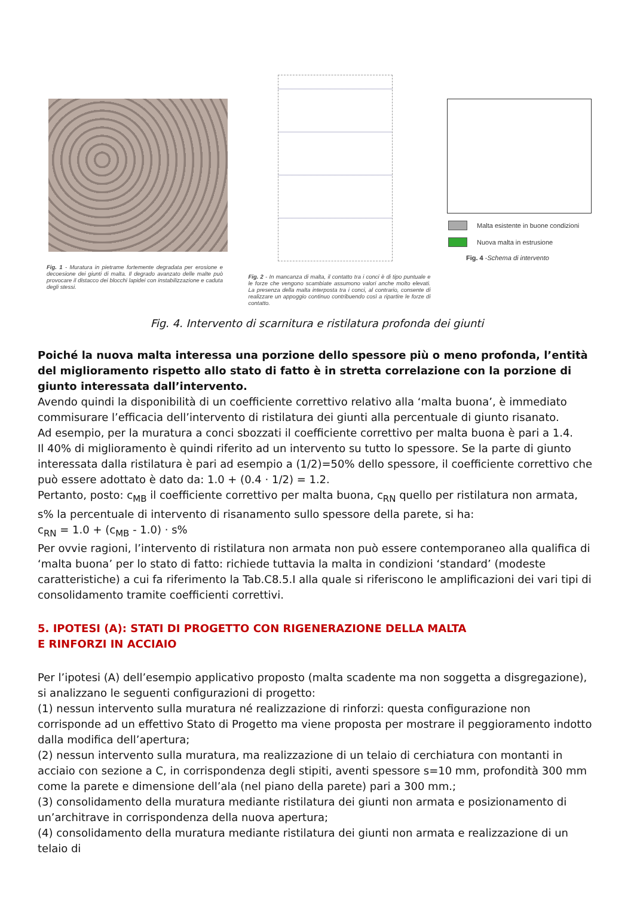Fig. 1 - Muratura in pietrame fortemente degradata per erosione e decoesione dei giunti di malta. Il degrado avanzato delle malte può provocare il distacco dei blocchi lapidei con instabilizzazione e caduta degli stessi.
Fig. 2 - In mancanza di malta, il contatto tra i conci è di tipo puntuale e le forze che vengono scambiate assumono valori anche molto elevati. La presenza della malta interposta tra i conci, al contrario, consente di realizzare un appoggio continuo contribuendo così a ripartire le forze di contatto.
Malta esistente in buone condizioni
Nuova malta in estrusione
Fig. 4 - Schema di intervento
Fig. 4. Intervento di scarnitura e ristilatura profonda dei giunti
Poiché la nuova malta interessa una porzione dello spessore più o meno profonda, l’entità del miglioramento rispetto allo stato di fatto è in stretta correlazione con la porzione di giunto interessata dall’intervento.
Avendo quindi la disponibilità di un coefficiente correttivo relativo alla ‘malta buona’, è immediato commisurare l’efficacia dell’intervento di ristilatura dei giunti alla percentuale di giunto risanato.
Ad esempio, per la muratura a conci sbozzati il coefficiente correttivo per malta buona è pari a 1.4.
Il 40% di miglioramento è quindi riferito ad un intervento su tutto lo spessore. Se la parte di giunto interessata dalla ristilatura è pari ad esempio a (1/2)=50% dello spessore, il coefficiente correttivo che può essere adottato è dato da: 1.0 + (0.4 · 1/2) = 1.2.
Pertanto, posto: c<sub>MB</sub> il coefficiente correttivo per malta buona, c<sub>RN</sub> quello per ristilatura non armata, s% la percentuale di intervento di risanamento sullo spessore della parete, si ha:
c<sub>RN</sub> = 1.0 + (c<sub>MB</sub> - 1.0) · s%
Per ovvie ragioni, l’intervento di ristilatura non armata non può essere contemporaneo alla qualifica di ‘malta buona’ per lo stato di fatto: richiede tuttavia la malta in condizioni ‘standard’ (modeste caratteristiche) a cui fa riferimento la Tab.C8.5.I alla quale si riferiscono le amplificazioni dei vari tipi di consolidamento tramite coefficienti correttivi.
5. IPOTESI (A): STATI DI PROGETTO CON RIGENERAZIONE DELLA MALTA
E RINFORZI IN ACCIAIO
Per l’ipotesi (A) dell’esempio applicativo proposto (malta scadente ma non soggetta a disgregazione), si analizzano le seguenti configurazioni di progetto:
(1) nessun intervento sulla muratura né realizzazione di rinforzi: questa configurazione non corrisponde ad un effettivo Stato di Progetto ma viene proposta per mostrare il peggioramento indotto dalla modifica dell’apertura;
(2) nessun intervento sulla muratura, ma realizzazione di un telaio di cerchiatura con montanti in acciaio con sezione a C, in corrispondenza degli stipiti, aventi spessore s=10 mm, profondità 300 mm come la parete e dimensione dell’ala (nel piano della parete) pari a 300 mm.;
(3) consolidamento della muratura mediante ristilatura dei giunti non armata e posizionamento di un’architrave in corrispondenza della nuova apertura;
(4) consolidamento della muratura mediante ristilatura dei giunti non armata e realizzazione di un telaio di